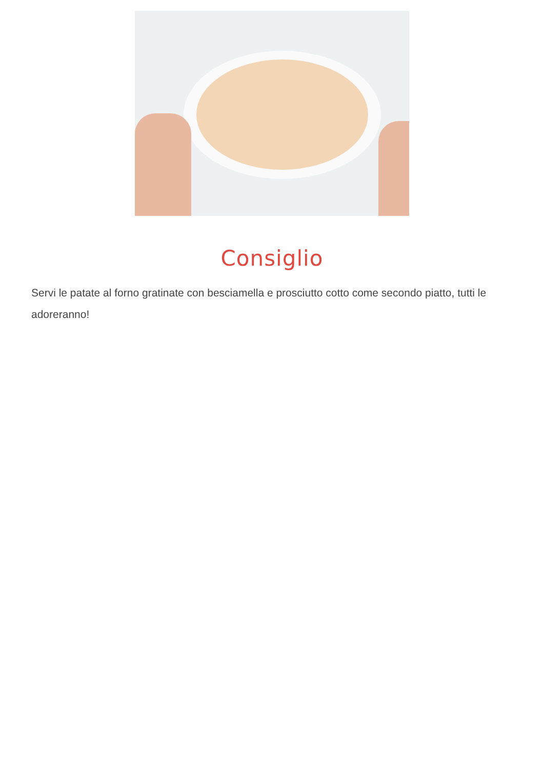Consiglio
Servi le patate al forno gratinate con besciamella e prosciutto cotto come secondo piatto, tutti le adoreranno!